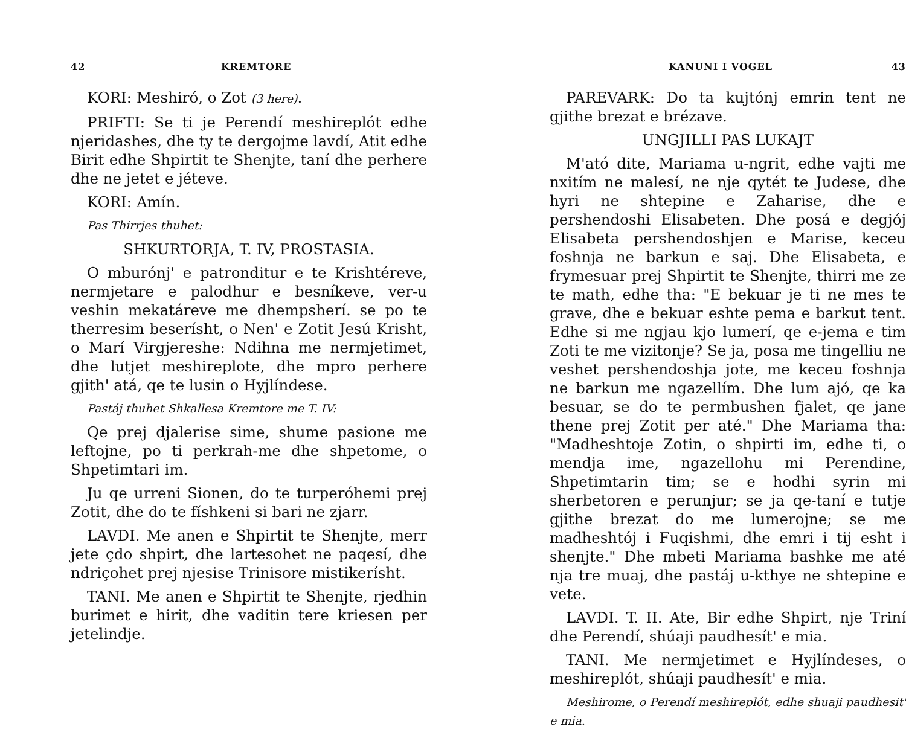42 KREMTORE
KORI: Meshiró, o Zot (3 here).
PRIFTI: Se ti je Perendí meshireplót edhe njeridashes, dhe ty te dergojme lavdí, Atit edhe Birit edhe Shpirtit te Shenjte, taní dhe perhere dhe ne jetet e jéteve.
KORI: Amín.
Pas Thirrjes thuhet:
SHKURTORJA, T. IV, PROSTASIA.
O mburónj' e patronditur e te Krishtéreve, nermjetare e palodhur e besníkeve, ver-u veshin mekatáreve me dhempsherí. se po te therresim beserísht, o Nen' e Zotit Jesú Krisht, o Marí Virgjereshe: Ndihna me nermjetimet, dhe lutjet meshireplote, dhe mpro perhere gjith' atá, qe te lusin o Hyjlíndese.
Pastáj thuhet Shkallesa Kremtore me T. IV:
Qe prej djalerise sime, shume pasione me leftojne, po ti perkrah-me dhe shpetome, o Shpetimtari im.
Ju qe urreni Sionen, do te turperóhemi prej Zotit, dhe do te físhkeni si bari ne zjarr.
LAVDI. Me anen e Shpirtit te Shenjte, merr jete çdo shpirt, dhe lartesohet ne paqesí, dhe ndriçohet prej njesise Trinisore mistikerísht.
TANI. Me anen e Shpirtit te Shenjte, rjedhin burimet e hirit, dhe vaditin tere kriesen per jetelindje.
KANUNI I VOGEL 43
PAREVARK: Do ta kujtónj emrin tent ne gjithe brezat e brézave.
UNGJILLI PAS LUKAJT
M'ató dite, Mariama u-ngrit, edhe vajti me nxitím ne malesí, ne nje qytét te Judese, dhe hyri ne shtepine e Zaharise, dhe e pershendoshi Elisabeten. Dhe posá e degjój Elisabeta pershendoshjen e Marise, keceu foshnja ne barkun e saj. Dhe Elisabeta, e frymesuar prej Shpirtit te Shenjte, thirri me ze te math, edhe tha: "E bekuar je ti ne mes te grave, dhe e bekuar eshte pema e barkut tent. Edhe si me ngjau kjo lumerí, qe e-jema e tim Zoti te me vizitonje? Se ja, posa me tingelliu ne veshet pershendoshja jote, me keceu foshnja ne barkun me ngazellím. Dhe lum ajó, qe ka besuar, se do te permbushen fjalet, qe jane thene prej Zotit per até." Dhe Mariama tha: "Madheshtoje Zotin, o shpirti im, edhe ti, o mendja ime, ngazellohu mi Perendine, Shpetimtarin tim; se e hodhi syrin mi sherbetoren e perunjur; se ja qe-taní e tutje gjithe brezat do me lumerojne; se me madheshtój i Fuqishmi, dhe emri i tij esht i shenjte." Dhe mbeti Mariama bashke me até nja tre muaj, dhe pastáj u-kthye ne shtepine e vete.
LAVDI. T. II. Ate, Bir edhe Shpirt, nje Triní dhe Perendí, shúaji paudhesít' e mia.
TANI. Me nermjetimet e Hyjlíndeses, o meshireplót, shúaji paudhesít' e mia.
Meshirome, o Perendí meshireplót, edhe shuaji paudhesit' e mia.